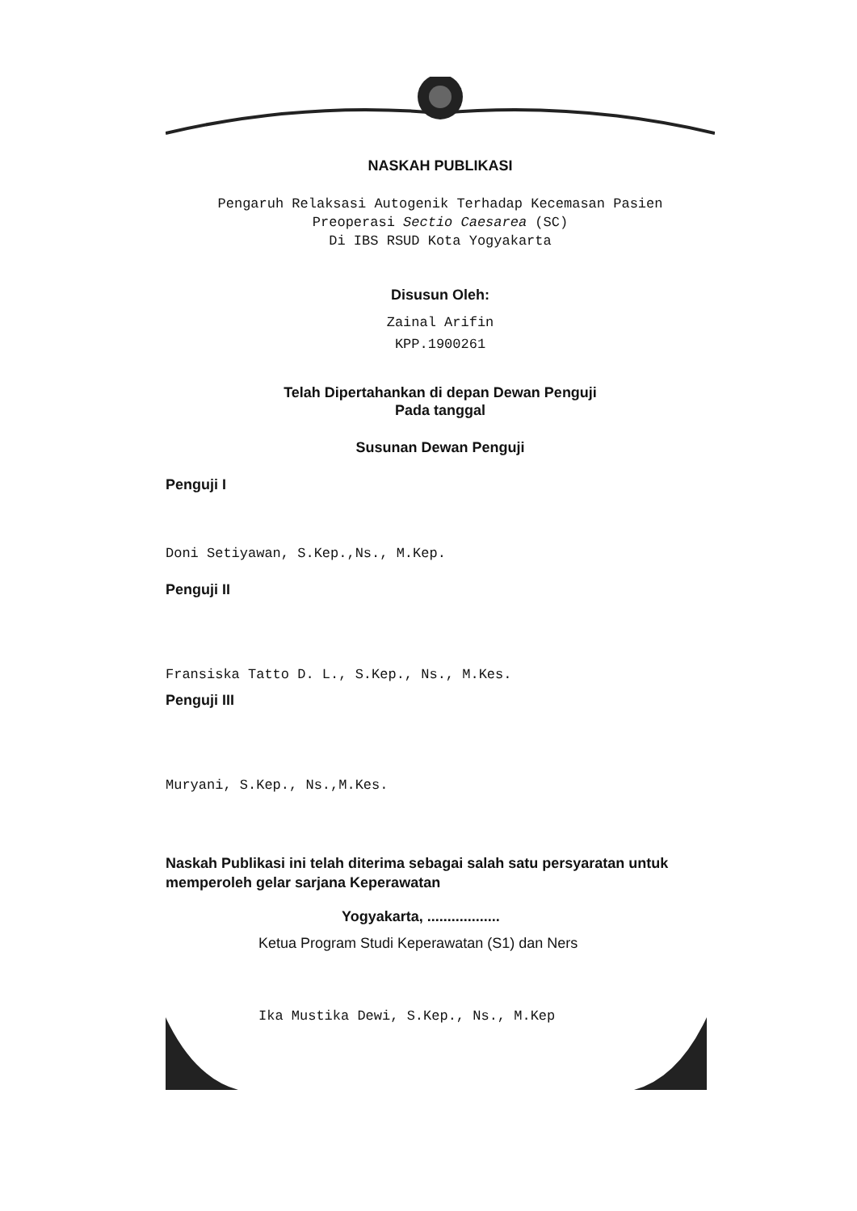NASKAH PUBLIKASI
Pengaruh Relaksasi Autogenik Terhadap Kecemasan Pasien
Preoperasi Sectio Caesarea (SC)
Di IBS RSUD Kota Yogyakarta
Disusun Oleh:
Zainal Arifin
KPP.1900261
Telah Dipertahankan di depan Dewan Penguji
Pada tanggal
Susunan Dewan Penguji
Penguji I
Doni Setiyawan, S.Kep.,Ns., M.Kep.
Penguji II
Fransiska Tatto D. L., S.Kep., Ns., M.Kes.
Penguji III
Muryani, S.Kep., Ns.,M.Kes.
Naskah Publikasi ini telah diterima sebagai salah satu persyaratan untuk memperoleh gelar sarjana Keperawatan
Yogyakarta, ..................
Ketua Program Studi Keperawatan (S1) dan Ners
Ika Mustika Dewi, S.Kep., Ns., M.Kep